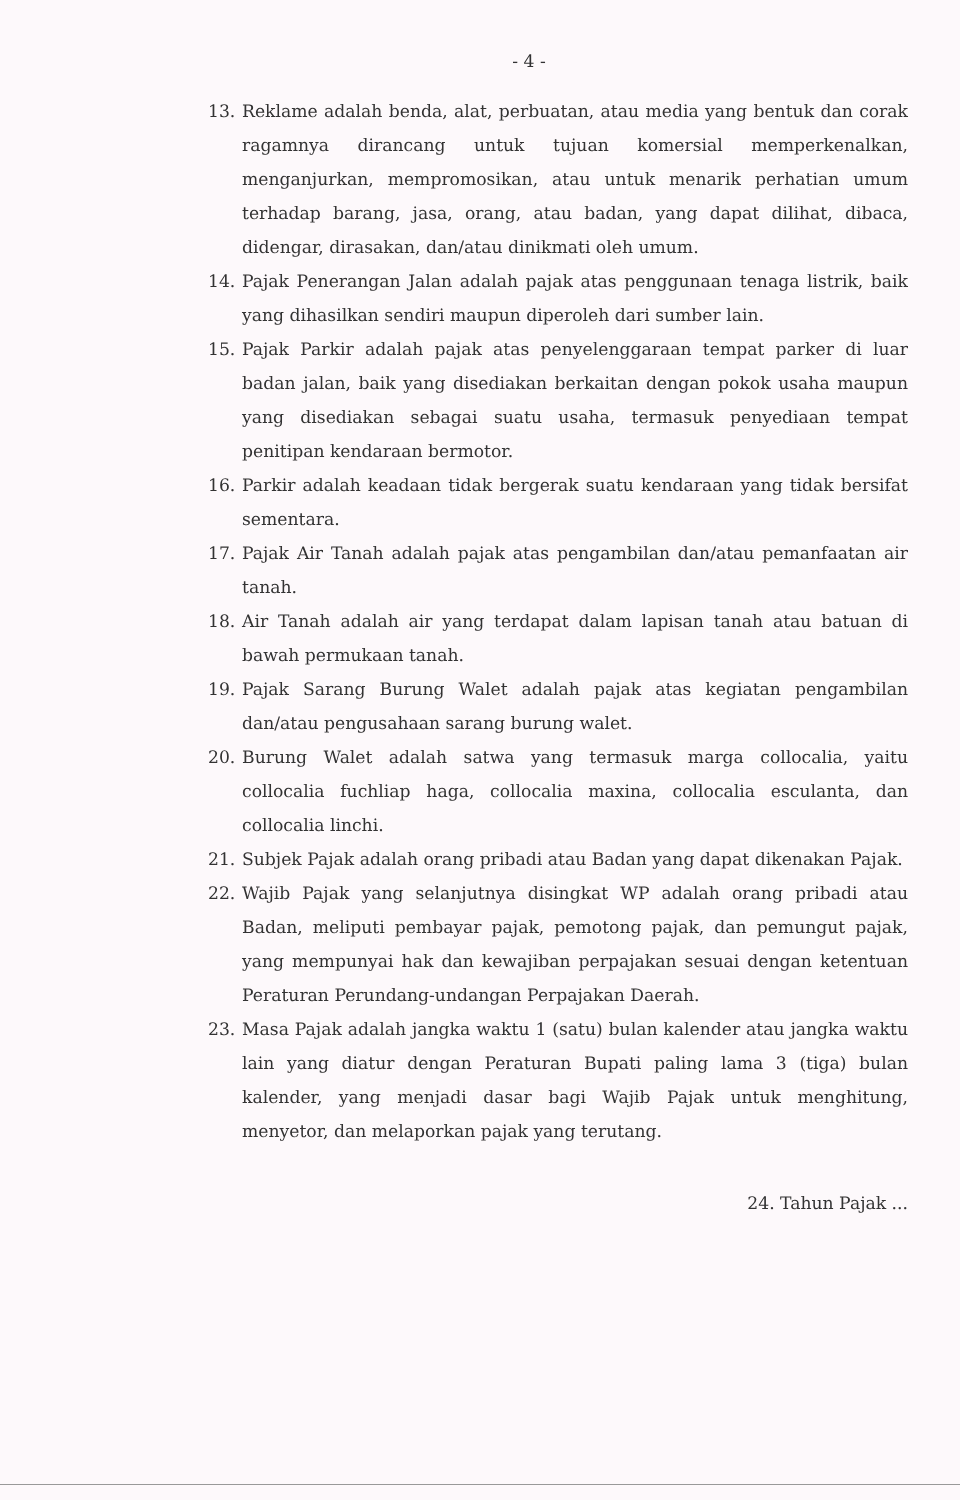- 4 -
13. Reklame adalah benda, alat, perbuatan, atau media yang bentuk dan corak ragamnya dirancang untuk tujuan komersial memperkenalkan, menganjurkan, mempromosikan, atau untuk menarik perhatian umum terhadap barang, jasa, orang, atau badan, yang dapat dilihat, dibaca, didengar, dirasakan, dan/atau dinikmati oleh umum.
14. Pajak Penerangan Jalan adalah pajak atas penggunaan tenaga listrik, baik yang dihasilkan sendiri maupun diperoleh dari sumber lain.
15. Pajak Parkir adalah pajak atas penyelenggaraan tempat parker di luar badan jalan, baik yang disediakan berkaitan dengan pokok usaha maupun yang disediakan sebagai suatu usaha, termasuk penyediaan tempat penitipan kendaraan bermotor.
16. Parkir adalah keadaan tidak bergerak suatu kendaraan yang tidak bersifat sementara.
17. Pajak Air Tanah adalah pajak atas pengambilan dan/atau pemanfaatan air tanah.
18. Air Tanah adalah air yang terdapat dalam lapisan tanah atau batuan di bawah permukaan tanah.
19. Pajak Sarang Burung Walet adalah pajak atas kegiatan pengambilan dan/atau pengusahaan sarang burung walet.
20. Burung Walet adalah satwa yang termasuk marga collocalia, yaitu collocalia fuchliap haga, collocalia maxina, collocalia esculanta, dan collocalia linchi.
21. Subjek Pajak adalah orang pribadi atau Badan yang dapat dikenakan Pajak.
22. Wajib Pajak yang selanjutnya disingkat WP adalah orang pribadi atau Badan, meliputi pembayar pajak, pemotong pajak, dan pemungut pajak, yang mempunyai hak dan kewajiban perpajakan sesuai dengan ketentuan Peraturan Perundang-undangan Perpajakan Daerah.
23. Masa Pajak adalah jangka waktu 1 (satu) bulan kalender atau jangka waktu lain yang diatur dengan Peraturan Bupati paling lama 3 (tiga) bulan kalender, yang menjadi dasar bagi Wajib Pajak untuk menghitung, menyetor, dan melaporkan pajak yang terutang.
24. Tahun Pajak ...